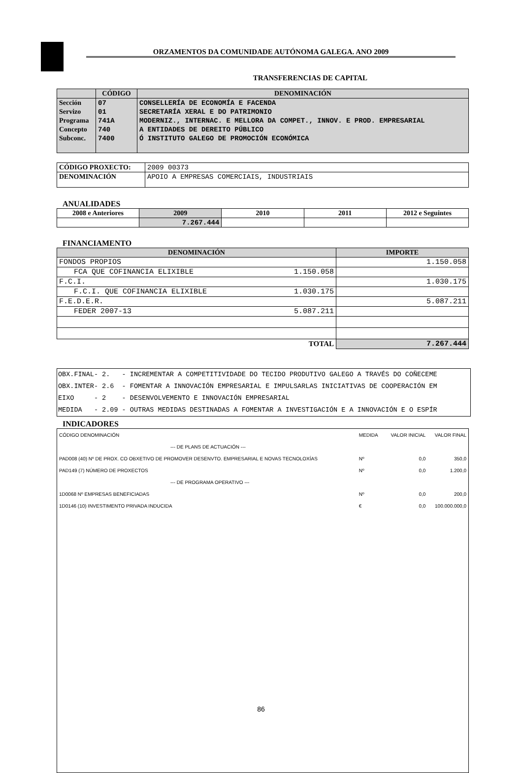ORZAMENTOS DA COMUNIDADE AUTÓNOMA GALEGA. ANO 2009
TRANSFERENCIAS DE CAPITAL
| | CÓDIGO | DENOMINACIÓN |
| --- | --- | --- |
| Sección | 07 | CONSELLERÍA DE ECONOMÍA E FACENDA |
| Servizo | 01 | SECRETARÍA XERAL E DO PATRIMONIO |
| Programa | 741A | MODERNIZ., INTERNAC. E MELLORA DA COMPET., INNOV. E PROD. EMPRESARIAL |
| Concepto | 740 | A ENTIDADES DE DEREITO PÚBLICO |
| Subconc. | 7400 | Ó INSTITUTO GALEGO DE PROMOCIÓN ECONÓMICA |
| CÓDIGO PROXECTO: | 2009 00373 |
| DENOMINACIÓN | APOIO A EMPRESAS COMERCIAIS, INDUSTRIAIS |
ANUALIDADES
| 2008 e Anteriores | 2009 | 2010 | 2011 | 2012 e Seguintes |
| --- | --- | --- | --- | --- |
| | 7.267.444 | | | |
FINANCIAMENTO
| DENOMINACIÓN | | IMPORTE |
| --- | --- | --- |
| FONDOS PROPIOS | | 1.150.058 |
| FCA QUE COFINANCIA ELIXIBLE | 1.150.058 | |
| F.C.I. | | 1.030.175 |
| F.C.I. QUE COFINANCIA ELIXIBLE | 1.030.175 | |
| F.E.D.E.R. | | 5.087.211 |
| FEDER 2007-13 | 5.087.211 | |
| TOTAL | | 7.267.444 |
OBX.FINAL- 2. - INCREMENTAR A COMPETITIVIDADE DO TECIDO PRODUTIVO GALEGO A TRAVÉS DO COÑECEME OBX.INTER- 2.6 - FOMENTAR A INNOVACIÓN EMPRESARIAL E IMPULSARLAS INICIATIVAS DE COOPERACIÓN EM EIXO - 2 - DESENVOLVEMENTO E INNOVACIÓN EMPRESARIAL MEDIDA - 2.09 - OUTRAS MEDIDAS DESTINADAS A FOMENTAR A INVESTIGACIÓN E A INNOVACIÓN E O ESPÍR
INDICADORES
| CÓDIGO DENOMINACIÓN | MEDIDA | VALOR INICIAL | VALOR FINAL |
| --- DE PLANS DE ACTUACIÓN --- | | | |
| PAD008 (40) Nº DE PROX. CO OBXETIVO DE PROMOVER DESENVTO. EMPRESARIAL E NOVAS TECNOLOXÍAS | Nº | 0,0 | 350,0 |
| PAD149 (7) NÚMERO DE PROXECTOS | Nº | 0,0 | 1.200,0 |
| --- DE PROGRAMA OPERATIVO --- | | | |
| 1D0068 Nº EMPRESAS BENEFICIADAS | Nº | 0,0 | 200,0 |
| 1D0146 (10) INVESTIMENTO PRIVADA INDUCIDA | € | 0,0 | 100.000.000,0 |
86